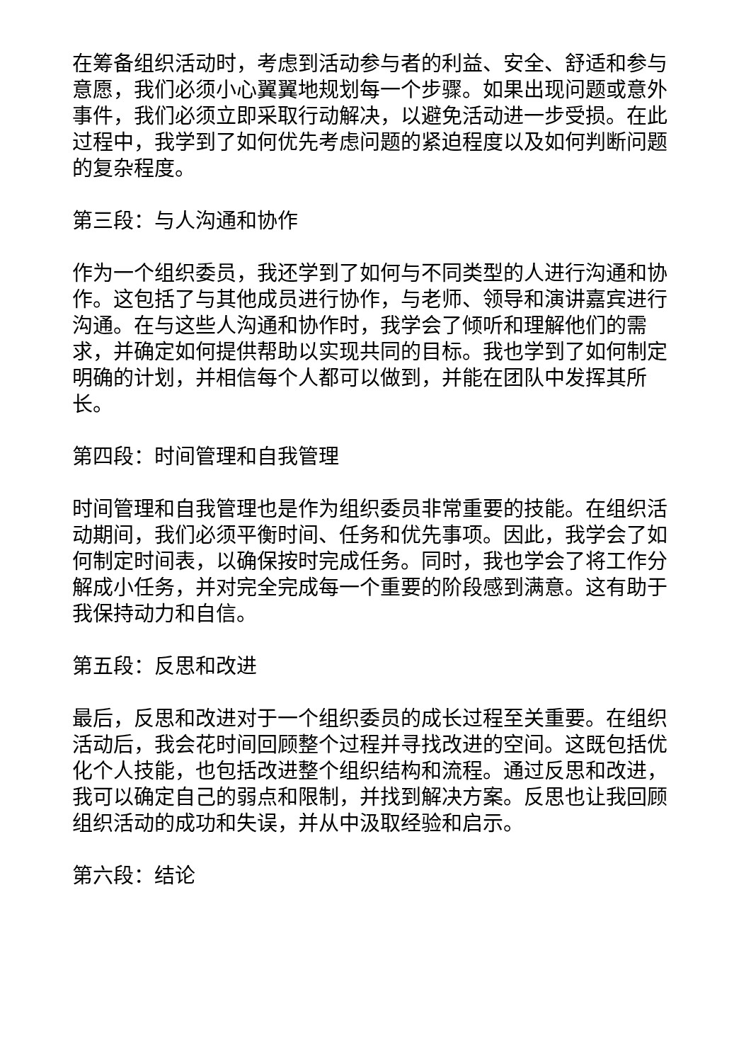在筹备组织活动时，考虑到活动参与者的利益、安全、舒适和参与意愿，我们必须小心翼翼地规划每一个步骤。如果出现问题或意外事件，我们必须立即采取行动解决，以避免活动进一步受损。在此过程中，我学到了如何优先考虑问题的紧迫程度以及如何判断问题的复杂程度。
第三段：与人沟通和协作
作为一个组织委员，我还学到了如何与不同类型的人进行沟通和协作。这包括了与其他成员进行协作，与老师、领导和演讲嘉宾进行沟通。在与这些人沟通和协作时，我学会了倾听和理解他们的需求，并确定如何提供帮助以实现共同的目标。我也学到了如何制定明确的计划，并相信每个人都可以做到，并能在团队中发挥其所长。
第四段：时间管理和自我管理
时间管理和自我管理也是作为组织委员非常重要的技能。在组织活动期间，我们必须平衡时间、任务和优先事项。因此，我学会了如何制定时间表，以确保按时完成任务。同时，我也学会了将工作分解成小任务，并对完全完成每一个重要的阶段感到满意。这有助于我保持动力和自信。
第五段：反思和改进
最后，反思和改进对于一个组织委员的成长过程至关重要。在组织活动后，我会花时间回顾整个过程并寻找改进的空间。这既包括优化个人技能，也包括改进整个组织结构和流程。通过反思和改进，我可以确定自己的弱点和限制，并找到解决方案。反思也让我回顾组织活动的成功和失误，并从中汲取经验和启示。
第六段：结论